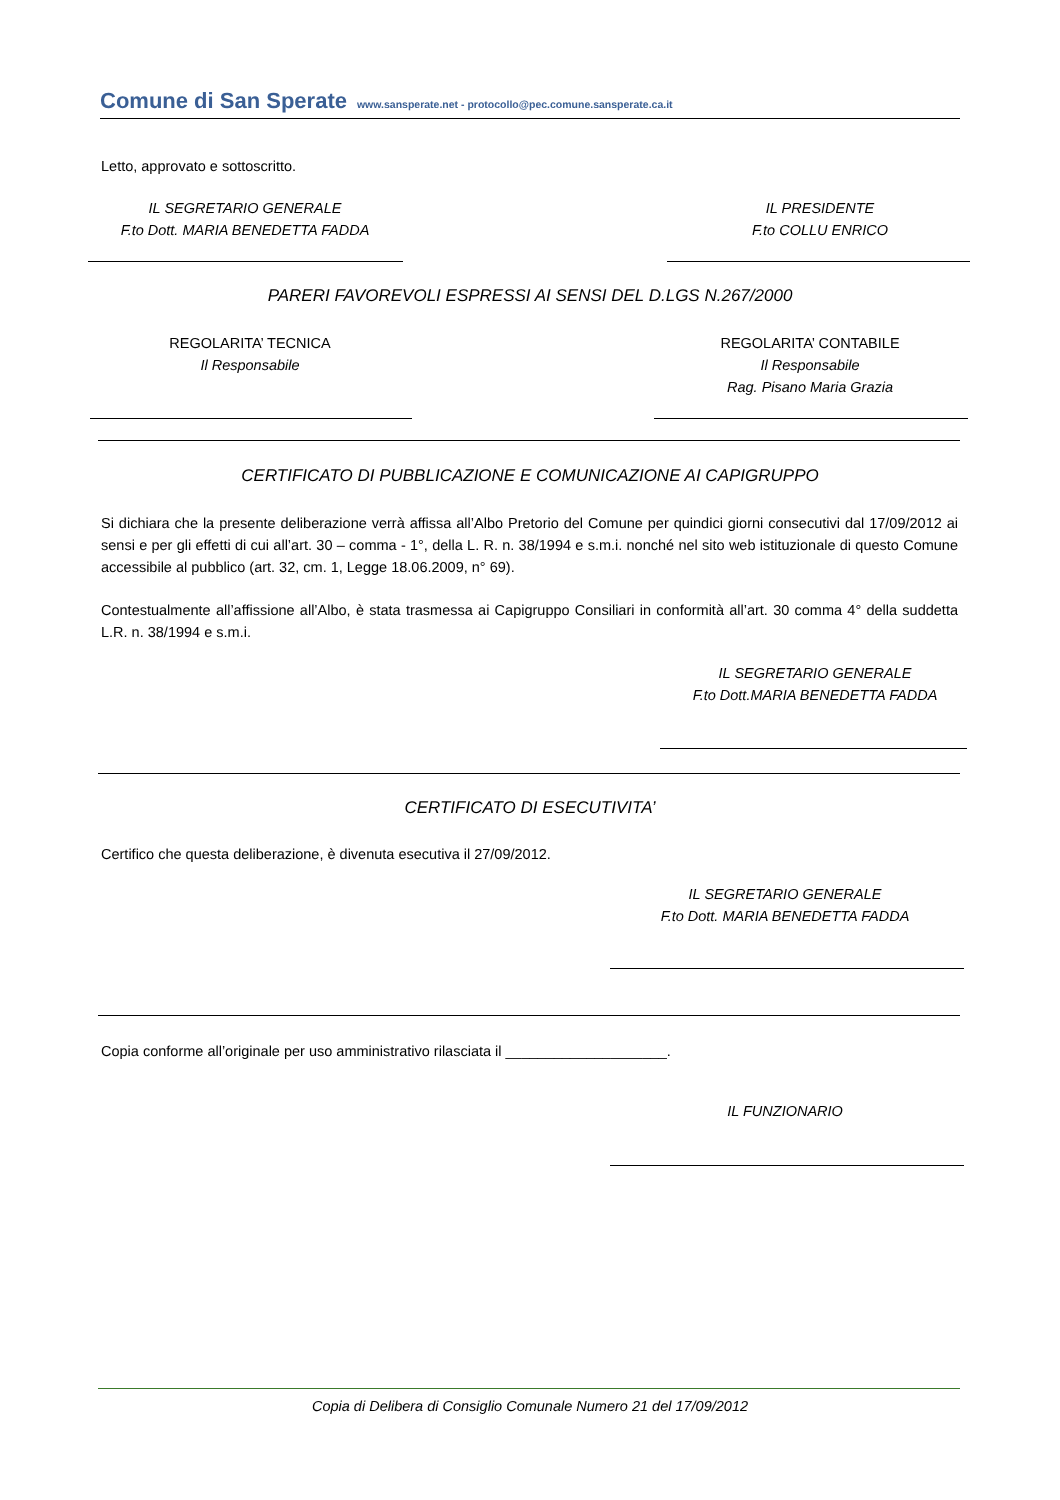Comune di San Sperate www.sansperate.net - protocollo@pec.comune.sansperate.ca.it
Letto, approvato e sottoscritto.
IL SEGRETARIO GENERALE
F.to Dott. MARIA BENEDETTA FADDA
IL PRESIDENTE
F.to COLLU ENRICO
PARERI FAVOREVOLI ESPRESSI AI SENSI DEL D.LGS N.267/2000
REGOLARITA’ TECNICA
Il Responsabile
REGOLARITA’ CONTABILE
Il Responsabile
Rag. Pisano Maria Grazia
CERTIFICATO DI PUBBLICAZIONE E COMUNICAZIONE AI CAPIGRUPPO
Si dichiara che la presente deliberazione verrà affissa all’Albo Pretorio del Comune per quindici giorni consecutivi dal 17/09/2012 ai sensi e per gli effetti di cui all’art. 30 – comma - 1°, della L. R. n. 38/1994 e s.m.i. nonché nel sito web istituzionale di questo Comune accessibile al pubblico (art. 32, cm. 1, Legge 18.06.2009, n° 69).
Contestualmente all’affissione all’Albo, è stata trasmessa ai Capigruppo Consiliari in conformità all’art. 30 comma 4° della suddetta L.R. n. 38/1994 e s.m.i.
IL SEGRETARIO GENERALE
F.to Dott.MARIA BENEDETTA FADDA
CERTIFICATO DI ESECUTIVITA’
Certifico che questa deliberazione, è divenuta esecutiva il 27/09/2012.
IL SEGRETARIO GENERALE
F.to Dott. MARIA BENEDETTA FADDA
Copia conforme all’originale per uso amministrativo rilasciata il ____________________.
IL FUNZIONARIO
Copia di Delibera di Consiglio Comunale Numero 21 del 17/09/2012